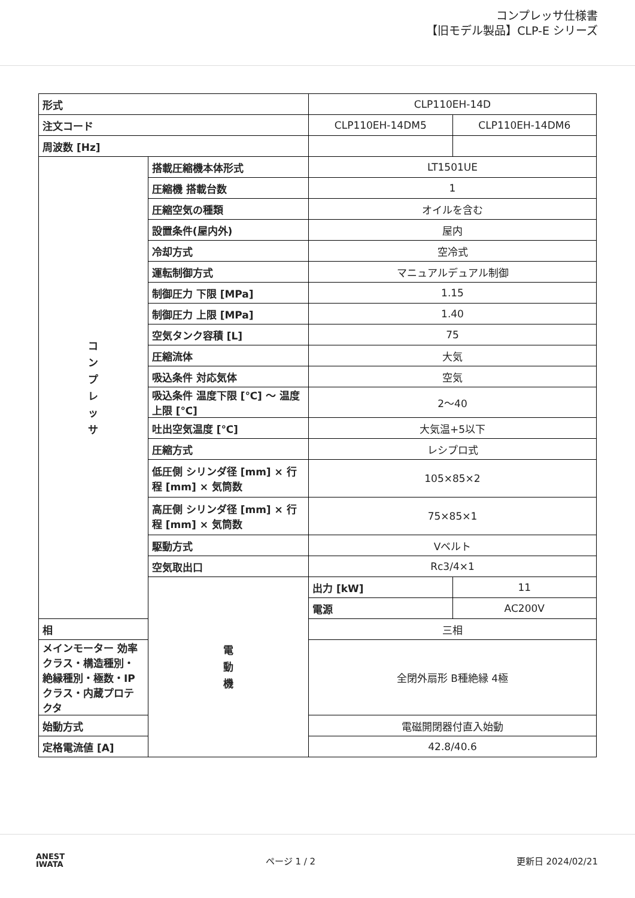コンプレッサ仕様書
【旧モデル製品】CLP-E シリーズ
| 形式 | | CLP110EH-14D | |
| 注文コード | | CLP110EH-14DM5 | CLP110EH-14DM6 |
| 周波数 [Hz] | | | |
| コ ン プ レ ッ サ | 搭載圧縮機本体形式 | LT1501UE | |
| | 圧縮機 搭載台数 | 1 | |
| | 圧縮空気の種類 | オイルを含む | |
| | 設置条件(屋内外) | 屋内 | |
| | 冷却方式 | 空冷式 | |
| | 運転制御方式 | マニュアルデュアル制御 | |
| | 制御圧力 下限 [MPa] | 1.15 | |
| | 制御圧力 上限 [MPa] | 1.40 | |
| | 空気タンク容積 [L] | 75 | |
| | 圧縮流体 | 大気 | |
| | 吸込条件 対応気体 | 空気 | |
| | 吸込条件 温度下限 [℃] 〜 温度上限 [℃] | 2〜40 | |
| | 吐出空気温度 [℃] | 大気温+5以下 | |
| | 圧縮方式 | レシプロ式 | |
| | 低圧側 シリンダ径 [mm] × 行程 [mm] × 気筒数 | 105×85×2 | |
| | 高圧側 シリンダ径 [mm] × 行程 [mm] × 気筒数 | 75×85×1 | |
| | 駆動方式 | Vベルト | |
| | 空気取出口 | Rc3/4×1 | |
| | 電 動 機 | 出力 [kW] | 11 |
| | | 電源 | AC200V |
| 相 | | 三相 | |
| メインモーター 効率クラス・構造種別・絶縁種別・極数・IPクラス・内蔵プロテクタ | | 全閉外扇形 B種絶縁 4極 | |
| 始動方式 | | 電磁開閉器付直入始動 | |
| 定格電流値 [A] | | 42.8/40.6 | |
ANEST
IWATA
ページ 1 / 2 更新日 2024/02/21